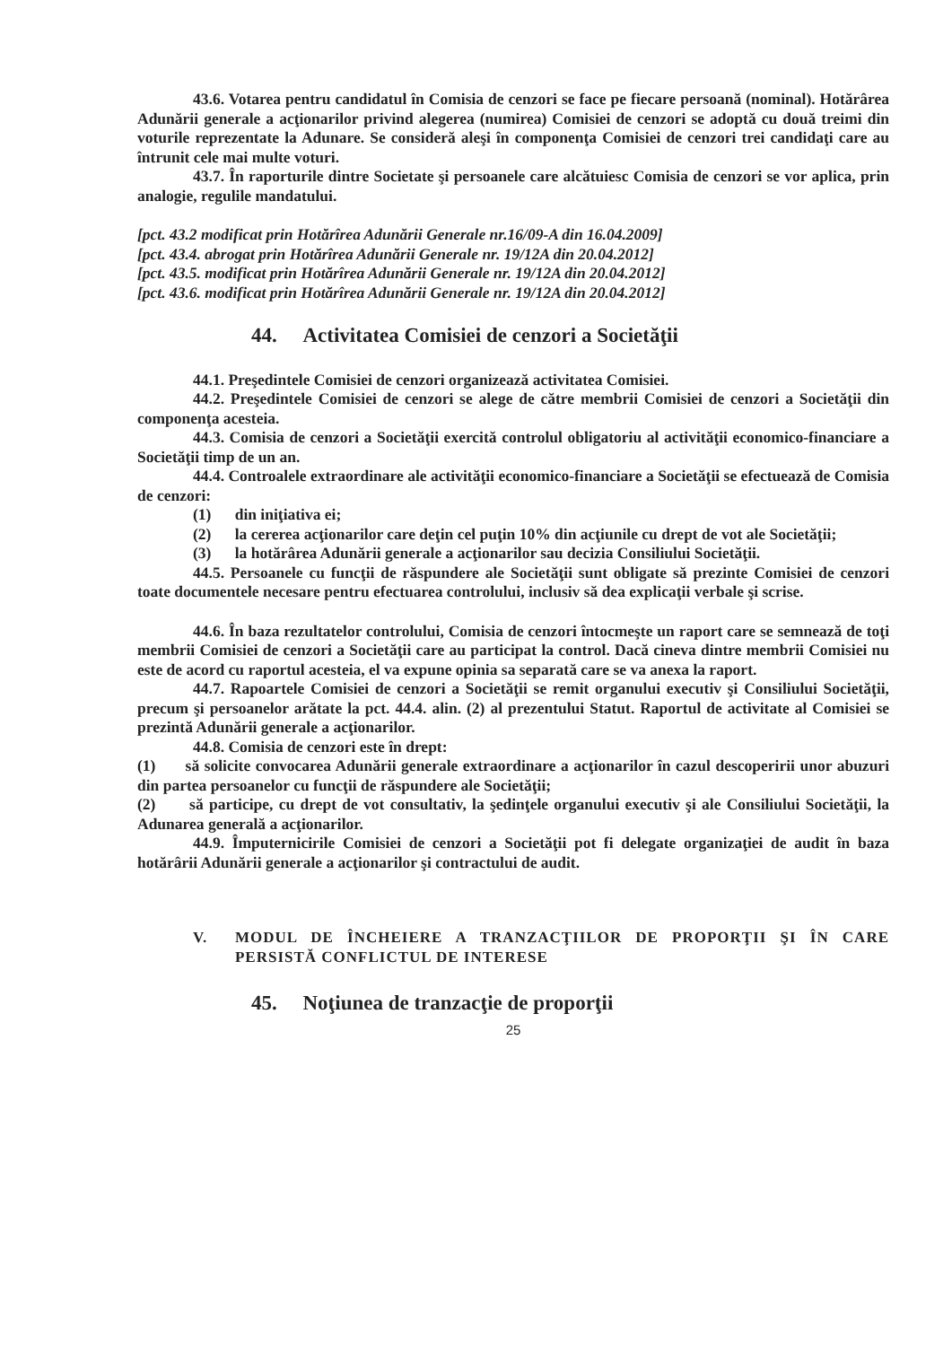43.6. Votarea pentru candidatul în Comisia de cenzori se face pe fiecare persoană (nominal). Hotărârea Adunării generale a acţionarilor privind alegerea (numirea) Comisiei de cenzori se adoptă cu două treimi din voturile reprezentate la Adunare. Se consideră aleşi în componenţa Comisiei de cenzori trei candidaţi care au întrunit cele mai multe voturi.
43.7. În raporturile dintre Societate şi persoanele care alcătuiesc Comisia de cenzori se vor aplica, prin analogie, regulile mandatului.
[pct. 43.2 modificat prin Hotărîrea Adunării Generale nr.16/09-A din 16.04.2009]
[pct. 43.4. abrogat prin Hotărîrea Adunării Generale nr. 19/12A din 20.04.2012]
[pct. 43.5. modificat prin Hotărîrea Adunării Generale nr. 19/12A din 20.04.2012]
[pct. 43.6. modificat prin Hotărîrea Adunării Generale nr. 19/12A din 20.04.2012]
44. Activitatea Comisiei de cenzori a Societăţii
44.1. Preşedintele Comisiei de cenzori organizează activitatea Comisiei.
44.2. Preşedintele Comisiei de cenzori se alege de către membrii Comisiei de cenzori a Societăţii din componenţa acesteia.
44.3. Comisia de cenzori a Societăţii exercită controlul obligatoriu al activităţii economico-financiare a Societăţii timp de un an.
44.4. Controalele extraordinare ale activităţii economico-financiare a Societăţii se efectuează de Comisia de cenzori:
(1) din iniţiativa ei;
(2) la cererea acţionarilor care deţin cel puţin 10% din acţiunile cu drept de vot ale Societăţii;
(3) la hotărârea Adunării generale a acţionarilor sau decizia Consiliului Societăţii.
44.5. Persoanele cu funcţii de răspundere ale Societăţii sunt obligate să prezinte Comisiei de cenzori toate documentele necesare pentru efectuarea controlului, inclusiv să dea explicaţii verbale şi scrise.
44.6. În baza rezultatelor controlului, Comisia de cenzori întocmeşte un raport care se semnează de toţi membrii Comisiei de cenzori a Societăţii care au participat la control. Dacă cineva dintre membrii Comisiei nu este de acord cu raportul acesteia, el va expune opinia sa separată care se va anexa la raport.
44.7. Rapoartele Comisiei de cenzori a Societăţii se remit organului executiv şi Consiliului Societăţii, precum şi persoanelor arătate la pct. 44.4. alin. (2) al prezentului Statut. Raportul de activitate al Comisiei se prezintă Adunării generale a acţionarilor.
44.8. Comisia de cenzori este în drept:
(1) să solicite convocarea Adunării generale extraordinare a acţionarilor în cazul descoperirii unor abuzuri din partea persoanelor cu funcţii de răspundere ale Societăţii;
(2) să participe, cu drept de vot consultativ, la şedinţele organului executiv şi ale Consiliului Societăţii, la Adunarea generală a acţionarilor.
44.9. Împuternicirile Comisiei de cenzori a Societăţii pot fi delegate organizaţiei de audit în baza hotărârii Adunării generale a acţionarilor şi contractului de audit.
V. MODUL DE ÎNCHEIERE A TRANZACŢIILOR DE PROPORŢII ŞI ÎN CARE PERSISTĂ CONFLICTUL DE INTERESE
45. Noţiunea de tranzacţie de proporţii
25